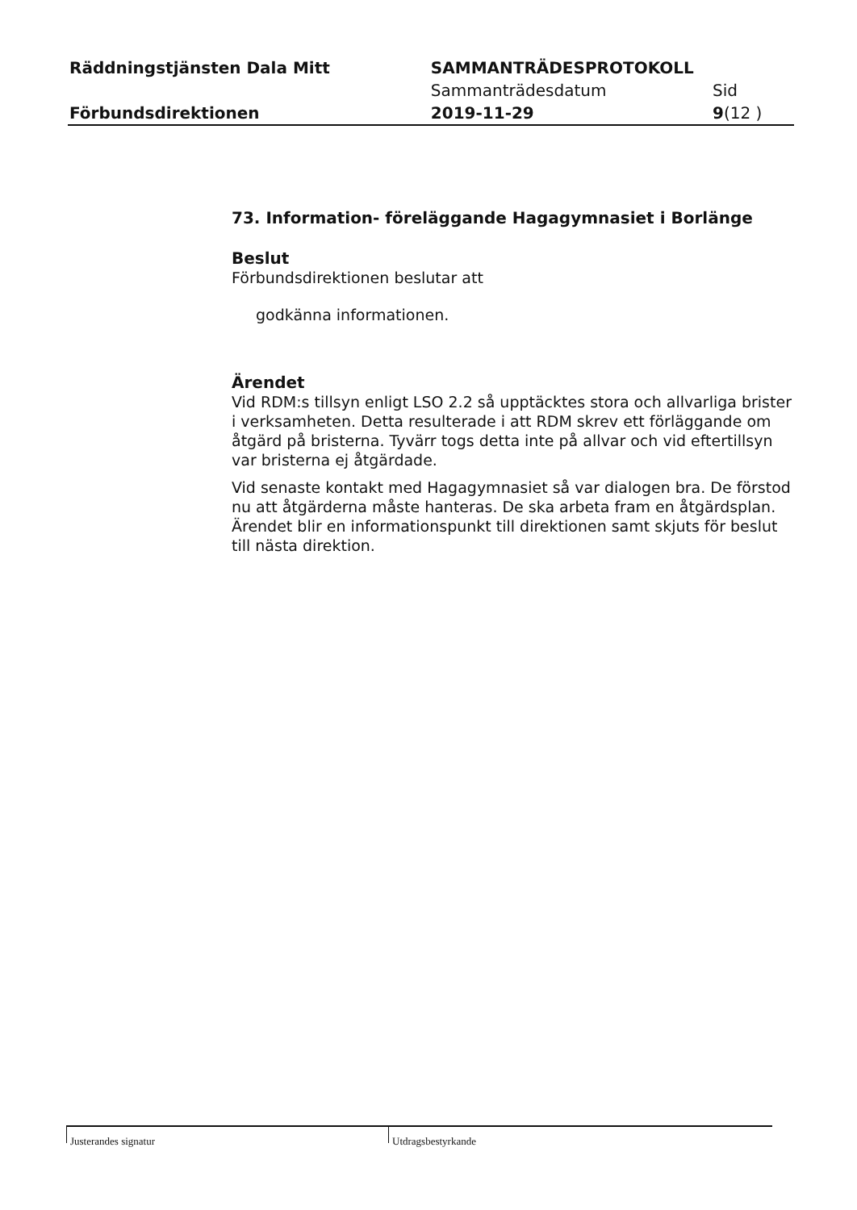| Räddningstjänsten Dala Mitt | SAMMANTRÄDESPROTOKOLL | |
| | Sammanträdesdatum | Sid |
| Förbundsdirektionen | 2019-11-29 | 9 (12 ) |
73. Information- föreläggande Hagagymnasiet i Borlänge
Beslut
Förbundsdirektionen beslutar att
godkänna informationen.
Ärendet
Vid RDM:s tillsyn enligt LSO 2.2 så upptäcktes stora och allvarliga brister i verksamheten. Detta resulterade i att RDM skrev ett förläggande om åtgärd på bristerna. Tyvärr togs detta inte på allvar och vid eftertillsyn var bristerna ej åtgärdade.
Vid senaste kontakt med Hagagymnasiet så var dialogen bra. De förstod nu att åtgärderna måste hanteras. De ska arbeta fram en åtgärdsplan. Ärendet blir en informationspunkt till direktionen samt skjuts för beslut till nästa direktion.
Justerandes signatur Utdragsbestyrkande